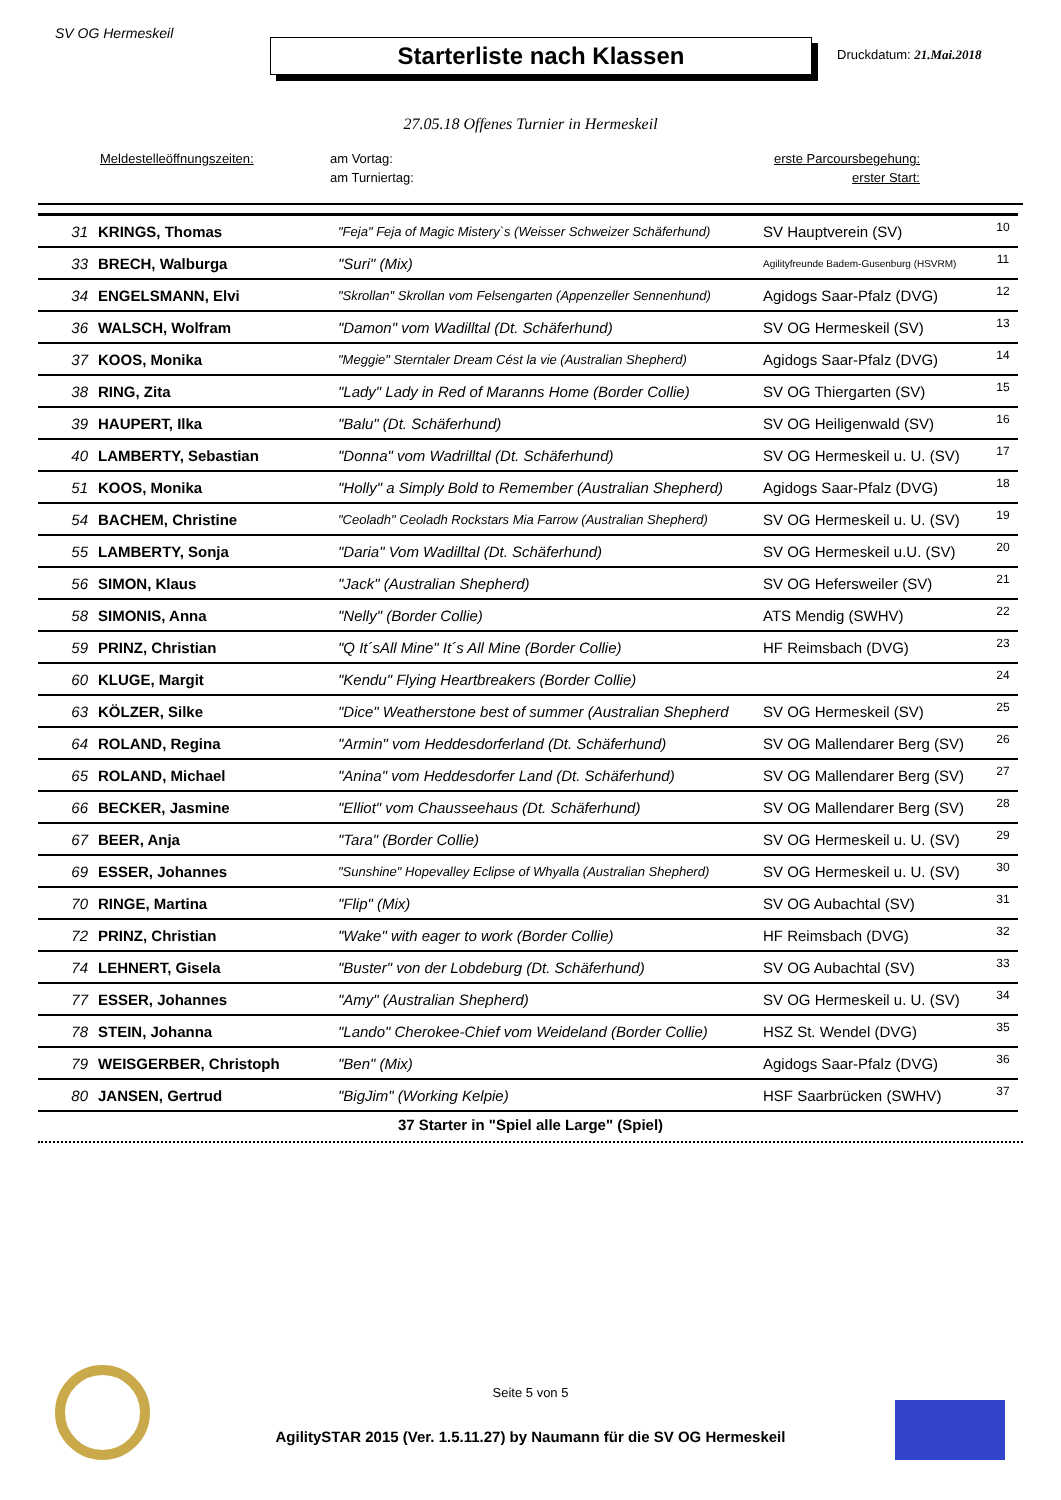SV OG Hermeskeil
Starterliste nach Klassen
Druckdatum: 21.Mai.2018
27.05.18 Offenes Turnier in Hermeskeil
Meldestelleöffnungszeiten: am Vortag: erste Parcoursbegehung: am Turniertag: erster Start:
| 31 | KRINGS, Thomas | "Feja" Feja of Magic Mistery`s (Weisser Schweizer Schäferhund) | SV Hauptverein (SV) | 10 |
| 33 | BRECH, Walburga | "Suri" (Mix) | Agilityfreunde Badem-Gusenburg (HSVRM) | 11 |
| 34 | ENGELSMANN, Elvi | "Skrollan" Skrollan vom Felsengarten (Appenzeller Sennenhund) | Agidogs Saar-Pfalz (DVG) | 12 |
| 36 | WALSCH, Wolfram | "Damon" vom Wadilltal (Dt. Schäferhund) | SV OG Hermeskeil (SV) | 13 |
| 37 | KOOS, Monika | "Meggie" Sterntaler Dream Cést la vie (Australian Shepherd) | Agidogs Saar-Pfalz (DVG) | 14 |
| 38 | RING, Zita | "Lady" Lady in Red of Maranns Home (Border Collie) | SV OG Thiergarten (SV) | 15 |
| 39 | HAUPERT, Ilka | "Balu" (Dt. Schäferhund) | SV OG Heiligenwald (SV) | 16 |
| 40 | LAMBERTY, Sebastian | "Donna" vom Wadrilltal (Dt. Schäferhund) | SV OG Hermeskeil u. U. (SV) | 17 |
| 51 | KOOS, Monika | "Holly" a Simply Bold to Remember (Australian Shepherd) | Agidogs Saar-Pfalz (DVG) | 18 |
| 54 | BACHEM, Christine | "Ceoladh" Ceoladh Rockstars Mia Farrow (Australian Shepherd) | SV OG Hermeskeil u. U. (SV) | 19 |
| 55 | LAMBERTY, Sonja | "Daria" Vom Wadilltal (Dt. Schäferhund) | SV OG Hermeskeil u.U. (SV) | 20 |
| 56 | SIMON, Klaus | "Jack" (Australian Shepherd) | SV OG Hefersweiler (SV) | 21 |
| 58 | SIMONIS, Anna | "Nelly" (Border Collie) | ATS Mendig (SWHV) | 22 |
| 59 | PRINZ, Christian | "Q It´sAll Mine" It´s All Mine (Border Collie) | HF Reimsbach (DVG) | 23 |
| 60 | KLUGE, Margit | "Kendu" Flying Heartbreakers (Border Collie) | | 24 |
| 63 | KÖLZER, Silke | "Dice" Weatherstone best of summer (Australian Shepherd | SV OG Hermeskeil (SV) | 25 |
| 64 | ROLAND, Regina | "Armin" vom Heddesdorferland (Dt. Schäferhund) | SV OG Mallendarer Berg (SV) | 26 |
| 65 | ROLAND, Michael | "Anina" vom Heddesdorfer Land (Dt. Schäferhund) | SV OG Mallendarer Berg (SV) | 27 |
| 66 | BECKER, Jasmine | "Elliot" vom Chausseehaus (Dt. Schäferhund) | SV OG Mallendarer Berg (SV) | 28 |
| 67 | BEER, Anja | "Tara" (Border Collie) | SV OG Hermeskeil u. U. (SV) | 29 |
| 69 | ESSER, Johannes | "Sunshine" Hopevalley Eclipse of Whyalla (Australian Shepherd) | SV OG Hermeskeil u. U. (SV) | 30 |
| 70 | RINGE, Martina | "Flip" (Mix) | SV OG Aubachtal (SV) | 31 |
| 72 | PRINZ, Christian | "Wake" with eager to work (Border Collie) | HF Reimsbach (DVG) | 32 |
| 74 | LEHNERT, Gisela | "Buster" von der Lobdeburg (Dt. Schäferhund) | SV OG Aubachtal (SV) | 33 |
| 77 | ESSER, Johannes | "Amy" (Australian Shepherd) | SV OG Hermeskeil u. U. (SV) | 34 |
| 78 | STEIN, Johanna | "Lando" Cherokee-Chief vom Weideland (Border Collie) | HSZ St. Wendel (DVG) | 35 |
| 79 | WEISGERBER, Christoph | "Ben" (Mix) | Agidogs Saar-Pfalz (DVG) | 36 |
| 80 | JANSEN, Gertrud | "BigJim" (Working Kelpie) | HSF Saarbrücken (SWHV) | 37 |
37 Starter in "Spiel alle Large" (Spiel)
Seite 5 von 5
AgilitySTAR 2015 (Ver. 1.5.11.27) by Naumann für die SV OG Hermeskeil